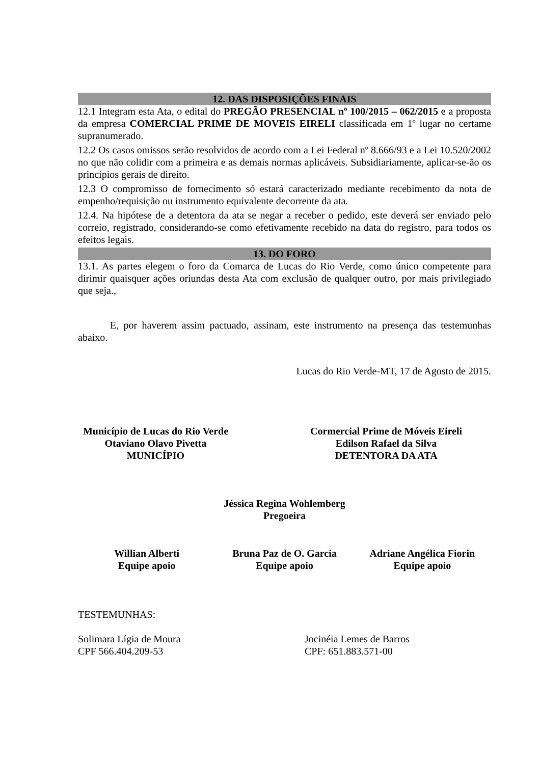12. DAS DISPOSIÇÕES FINAIS
12.1 Integram esta Ata, o edital do PREGÃO PRESENCIAL nº 100/2015 – 062/2015 e a proposta da empresa COMERCIAL PRIME DE MOVEIS EIRELI classificada em 1º lugar no certame supranumerado.
12.2 Os casos omissos serão resolvidos de acordo com a Lei Federal nº 8.666/93 e a Lei 10.520/2002 no que não colidir com a primeira e as demais normas aplicáveis. Subsidiariamente, aplicar-se-ão os princípios gerais de direito.
12.3 O compromisso de fornecimento só estará caracterizado mediante recebimento da nota de empenho/requisição ou instrumento equivalente decorrente da ata.
12.4. Na hipótese de a detentora da ata se negar a receber o pedido, este deverá ser enviado pelo correio, registrado, considerando-se como efetivamente recebido na data do registro, para todos os efeitos legais.
13. DO FORO
13.1. As partes elegem o foro da Comarca de Lucas do Rio Verde, como único competente para dirimir quaisquer ações oriundas desta Ata com exclusão de qualquer outro, por mais privilegiado que seja.,
E, por haverem assim pactuado, assinam, este instrumento na presença das testemunhas abaixo.
Lucas do Rio Verde-MT, 17 de Agosto de 2015.
Município de Lucas do Rio Verde
Otaviano Olavo Pivetta
MUNICÍPIO
Cormercial Prime de Móveis Eireli
Edilson Rafael da Silva
DETENTORA DA ATA
Jéssica Regina Wohlemberg
Pregoeira
Willian Alberti
Equipe apoio
Bruna Paz de O. Garcia
Equipe apoio
Adriane Angélica Fiorin
Equipe apoio
TESTEMUNHAS:
Solimara Lígia de Moura
CPF 566.404.209-53
Jocinéia Lemes de Barros
CPF: 651.883.571-00